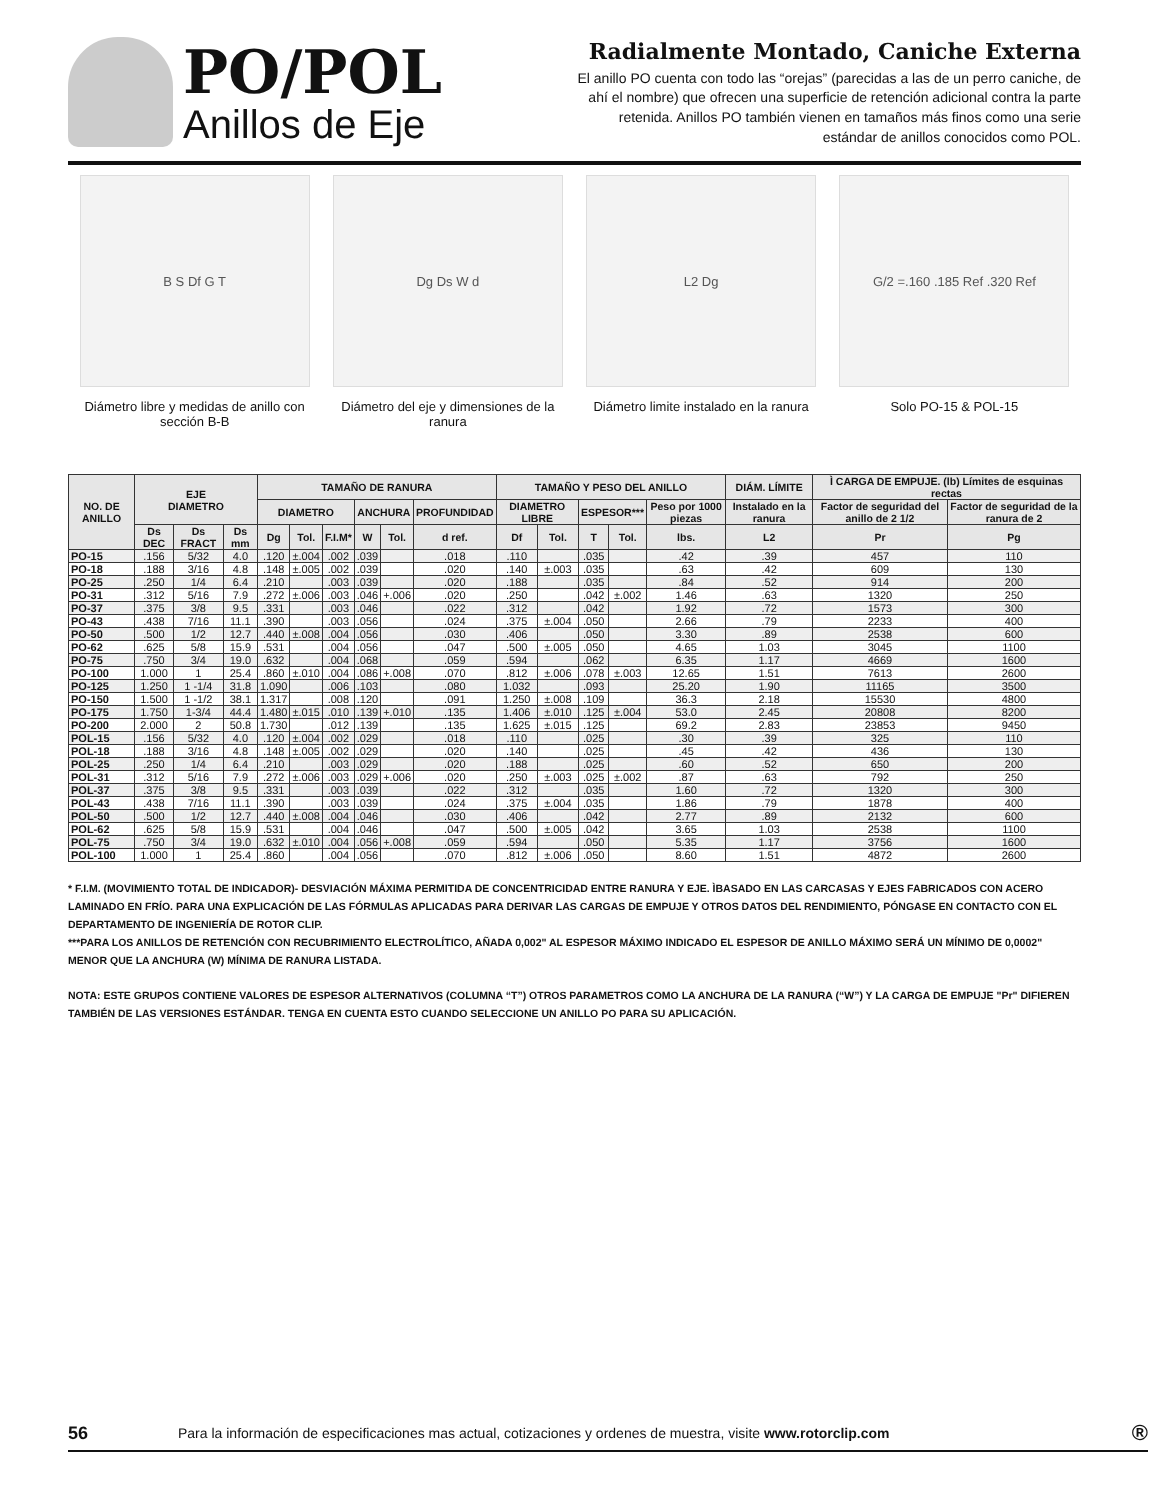PO/POL
Anillos de Eje
Radialmente Montado, Caniche Externa
El anillo PO cuenta con todo las “orejas” (parecidas a las de un perro caniche, de ahí el nombre) que ofrecen una superficie de retención adicional contra la parte retenida. Anillos PO también vienen en tamaños más finos como una serie estándar de anillos conocidos como POL.
B S Df G T
Diámetro libre y medidas de anillo con sección B-B
Dg Ds W d
Diámetro del eje y dimensiones de la ranura
L2 Dg
Diámetro limite instalado en la ranura
G/2 =.160 .185 Ref .320 Ref
Solo PO-15 & POL-15
| NO. DE ANILLO | EJE DIAMETRO | | | TAMAÑO DE RANURA | | | | | | TAMAÑO Y PESO DEL ANILLO | | | | | DIÁM. LÍMITE | Ì CARGA DE EMPUJE. (lb) Límites de esquinas rectas | |
| --- | --- | --- | --- | --- | --- | --- | --- | --- | --- | --- | --- | --- | --- | --- | --- | --- | --- |
| | | | | DIAMETRO | | | ANCHURA | | PROFUNDIDAD | DIAMETRO LIBRE | | ESPESOR*** | | Peso por 1000 piezas | Instalado en la ranura | Factor de seguridad del anillo de 2 1/2 | Factor de seguridad de la ranura de 2 |
| | Ds DEC | Ds FRACT | Ds mm | Dg | Tol. | F.I.M* | W | Tol. | d ref. | Df | Tol. | T | Tol. | lbs. | L2 | Pr | Pg |
| PO-15 | .156 | 5/32 | 4.0 | .120 | ±.004 | .002 | .039 | | .018 | .110 | | .035 | | .42 | .39 | 457 | 110 |
| PO-18 | .188 | 3/16 | 4.8 | .148 | ±.005 | .002 | .039 | | .020 | .140 | ±.003 | .035 | | .63 | .42 | 609 | 130 |
| PO-25 | .250 | 1/4 | 6.4 | .210 | | .003 | .039 | | .020 | .188 | | .035 | | .84 | .52 | 914 | 200 |
| PO-31 | .312 | 5/16 | 7.9 | .272 | ±.006 | .003 | .046 | +.006 | .020 | .250 | | .042 | ±.002 | 1.46 | .63 | 1320 | 250 |
| PO-37 | .375 | 3/8 | 9.5 | .331 | | .003 | .046 | | .022 | .312 | | .042 | | 1.92 | .72 | 1573 | 300 |
| PO-43 | .438 | 7/16 | 11.1 | .390 | | .003 | .056 | | .024 | .375 | ±.004 | .050 | | 2.66 | .79 | 2233 | 400 |
| PO-50 | .500 | 1/2 | 12.7 | .440 | ±.008 | .004 | .056 | | .030 | .406 | | .050 | | 3.30 | .89 | 2538 | 600 |
| PO-62 | .625 | 5/8 | 15.9 | .531 | | .004 | .056 | | .047 | .500 | ±.005 | .050 | | 4.65 | 1.03 | 3045 | 1100 |
| PO-75 | .750 | 3/4 | 19.0 | .632 | | .004 | .068 | | .059 | .594 | | .062 | | 6.35 | 1.17 | 4669 | 1600 |
| PO-100 | 1.000 | 1 | 25.4 | .860 | ±.010 | .004 | .086 | +.008 | .070 | .812 | ±.006 | .078 | ±.003 | 12.65 | 1.51 | 7613 | 2600 |
| PO-125 | 1.250 | 1 -1/4 | 31.8 | 1.090 | | .006 | .103 | | .080 | 1.032 | | .093 | | 25.20 | 1.90 | 11165 | 3500 |
| PO-150 | 1.500 | 1 -1/2 | 38.1 | 1.317 | | .008 | .120 | | .091 | 1.250 | ±.008 | .109 | | 36.3 | 2.18 | 15530 | 4800 |
| PO-175 | 1.750 | 1-3/4 | 44.4 | 1.480 | ±.015 | .010 | .139 | +.010 | .135 | 1.406 | ±.010 | .125 | ±.004 | 53.0 | 2.45 | 20808 | 8200 |
| PO-200 | 2.000 | 2 | 50.8 | 1.730 | | .012 | .139 | | .135 | 1.625 | ±.015 | .125 | | 69.2 | 2.83 | 23853 | 9450 |
| POL-15 | .156 | 5/32 | 4.0 | .120 | ±.004 | .002 | .029 | | .018 | .110 | | .025 | | .30 | .39 | 325 | 110 |
| POL-18 | .188 | 3/16 | 4.8 | .148 | ±.005 | .002 | .029 | | .020 | .140 | | .025 | | .45 | .42 | 436 | 130 |
| POL-25 | .250 | 1/4 | 6.4 | .210 | | .003 | .029 | | .020 | .188 | | .025 | | .60 | .52 | 650 | 200 |
| POL-31 | .312 | 5/16 | 7.9 | .272 | ±.006 | .003 | .029 | +.006 | .020 | .250 | ±.003 | .025 | ±.002 | .87 | .63 | 792 | 250 |
| POL-37 | .375 | 3/8 | 9.5 | .331 | | .003 | .039 | | .022 | .312 | | .035 | | 1.60 | .72 | 1320 | 300 |
| POL-43 | .438 | 7/16 | 11.1 | .390 | | .003 | .039 | | .024 | .375 | ±.004 | .035 | | 1.86 | .79 | 1878 | 400 |
| POL-50 | .500 | 1/2 | 12.7 | .440 | ±.008 | .004 | .046 | | .030 | .406 | | .042 | | 2.77 | .89 | 2132 | 600 |
| POL-62 | .625 | 5/8 | 15.9 | .531 | | .004 | .046 | | .047 | .500 | ±.005 | .042 | | 3.65 | 1.03 | 2538 | 1100 |
| POL-75 | .750 | 3/4 | 19.0 | .632 | ±.010 | .004 | .056 | +.008 | .059 | .594 | | .050 | | 5.35 | 1.17 | 3756 | 1600 |
| POL-100 | 1.000 | 1 | 25.4 | .860 | | .004 | .056 | | .070 | .812 | ±.006 | .050 | | 8.60 | 1.51 | 4872 | 2600 |
* F.I.M. (MOVIMIENTO TOTAL DE INDICADOR)- DESVIACIÓN MÁXIMA PERMITIDA DE CONCENTRICIDAD ENTRE RANURA Y EJE. ÌBASADO EN LAS CARCASAS Y EJES FABRICADOS CON ACERO LAMINADO EN FRÍO. PARA UNA EXPLICACIÓN DE LAS FÓRMULAS APLICADAS PARA DERIVAR LAS CARGAS DE EMPUJE Y OTROS DATOS DEL RENDIMIENTO, PÓNGASE EN CONTACTO CON EL DEPARTAMENTO DE INGENIERÍA DE ROTOR CLIP.
***PARA LOS ANILLOS DE RETENCIÓN CON RECUBRIMIENTO ELECTROLÍTICO, AÑADA 0,002" AL ESPESOR MÁXIMO INDICADO EL ESPESOR DE ANILLO MÁXIMO SERÁ UN MÍNIMO DE 0,0002" MENOR QUE LA ANCHURA (W) MÍNIMA DE RANURA LISTADA.
NOTA: ESTE GRUPOS CONTIENE VALORES DE ESPESOR ALTERNATIVOS (COLUMNA “T”) OTROS PARAMETROS COMO LA ANCHURA DE LA RANURA (“W”) Y LA CARGA DE EMPUJE "Pr" DIFIEREN TAMBIÉN DE LAS VERSIONES ESTÁNDAR. TENGA EN CUENTA ESTO CUANDO SELECCIONE UN ANILLO PO PARA SU APLICACIÓN.
56 Para la información de especificaciones mas actual, cotizaciones y ordenes de muestra, visite www.rotorclip.com ®